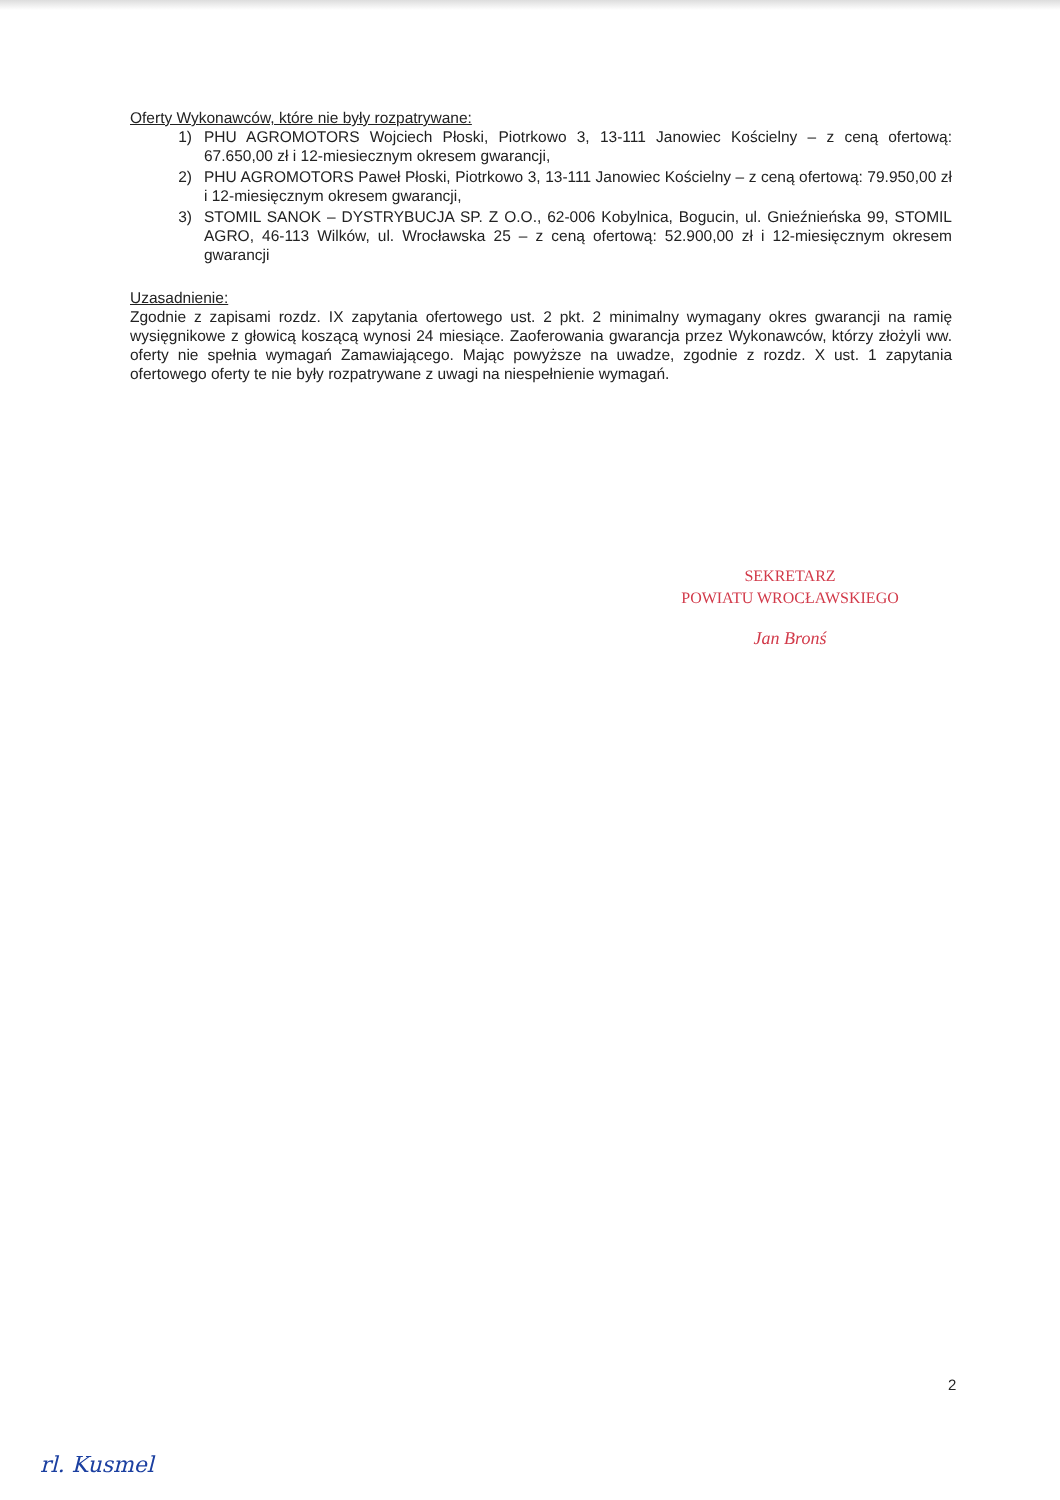Oferty Wykonawców, które nie były rozpatrywane:
1) PHU AGROMOTORS Wojciech Płoski, Piotrkowo 3, 13-111 Janowiec Kościelny – z ceną ofertową: 67.650,00 zł i 12-miesiecznym okresem gwarancji,
2) PHU AGROMOTORS Paweł Płoski, Piotrkowo 3, 13-111 Janowiec Kościelny – z ceną ofertową: 79.950,00 zł i 12-miesięcznym okresem gwarancji,
3) STOMIL SANOK – DYSTRYBUCJA SP. Z O.O., 62-006 Kobylnica, Bogucin, ul. Gnieźnieńska 99, STOMIL AGRO, 46-113 Wilków, ul. Wrocławska 25 – z ceną ofertową: 52.900,00 zł i 12-miesięcznym okresem gwarancji
Uzasadnienie:
Zgodnie z zapisami rozdz. IX zapytania ofertowego ust. 2 pkt. 2 minimalny wymagany okres gwarancji na ramię wysięgnikowe z głowicą koszącą wynosi 24 miesiące. Zaoferowania gwarancja przez Wykonawców, którzy złożyli ww. oferty nie spełnia wymagań Zamawiającego. Mając powyższe na uwadze, zgodnie z rozdz. X ust. 1 zapytania ofertowego oferty te nie były rozpatrywane z uwagi na niespełnienie wymagań.
SEKRETARZ
POWIATU WROCŁAWSKIEGO
Jan Bronś
2
rl. Kusmel